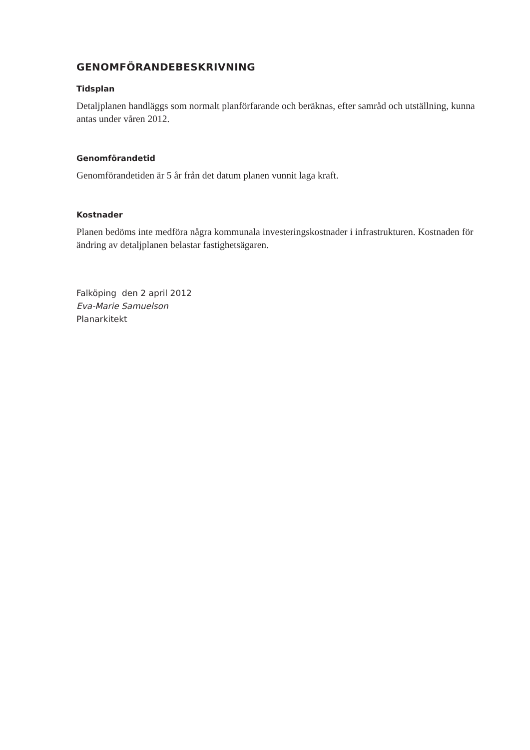GENOMFÖRANDEBESKRIVNING
Tidsplan
Detaljplanen handläggs som normalt planförfarande och beräknas, efter samråd och utställning, kunna antas under våren 2012.
Genomförandetid
Genomförandetiden är 5 år från det datum planen vunnit laga kraft.
Kostnader
Planen bedöms inte medföra några kommunala investeringskostnader i infrastrukturen. Kostnaden för ändring av detaljplanen belastar fastighetsägaren.
Falköping den 2 april 2012
Eva-Marie Samuelson
Planarkitekt